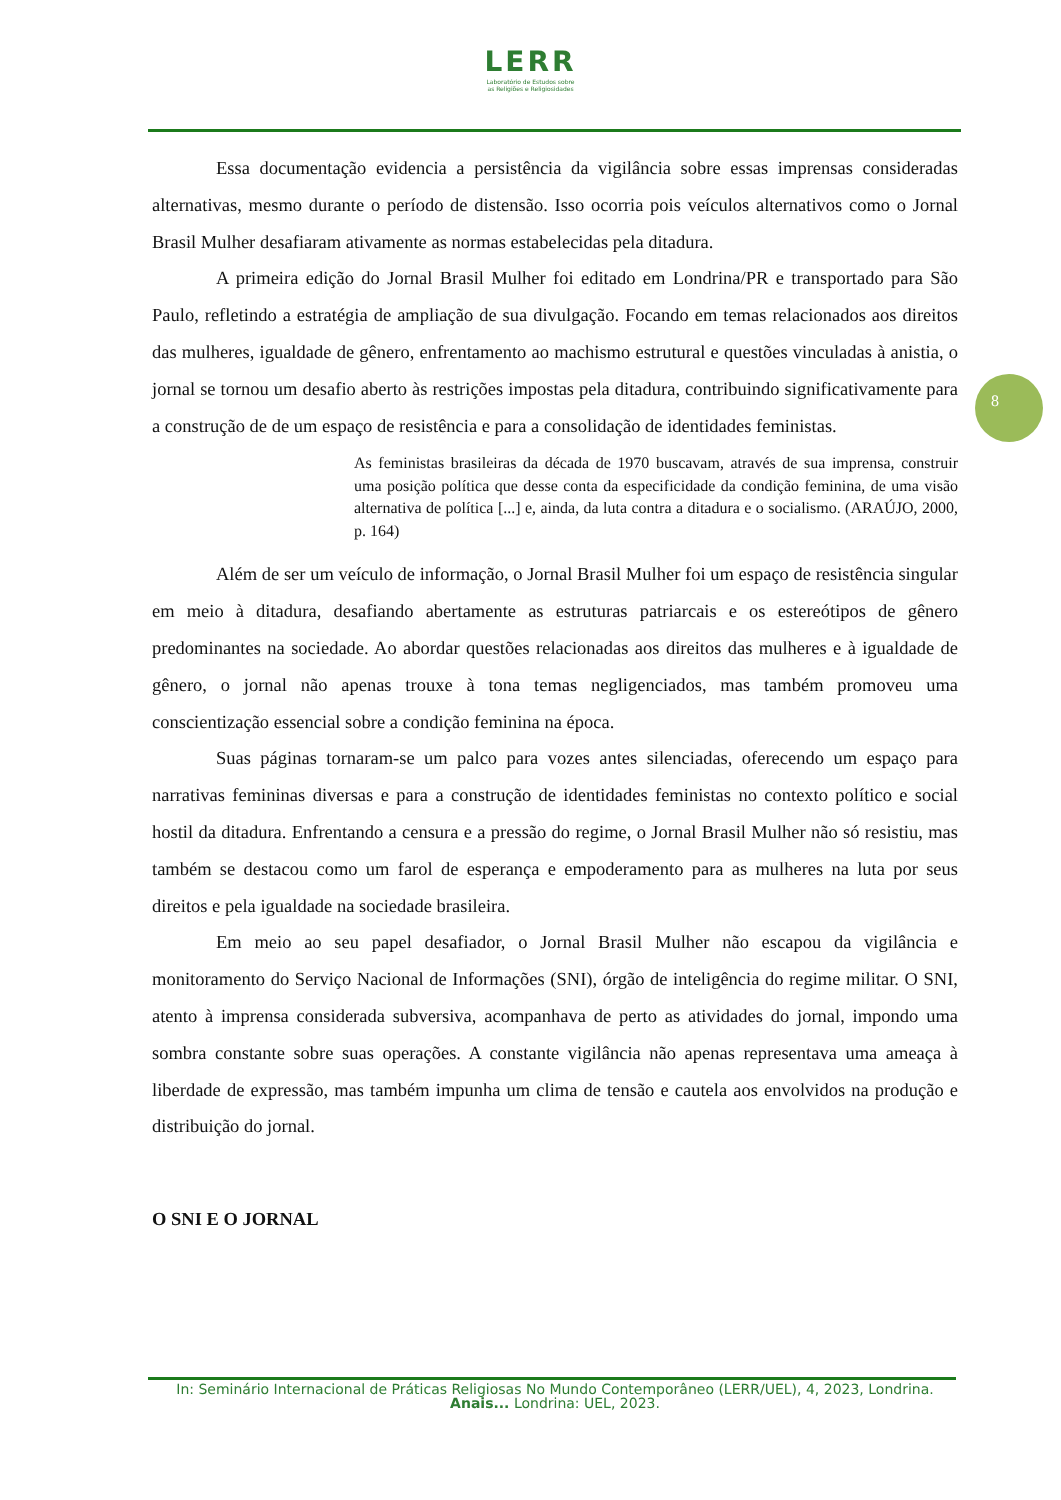LERR
Laboratório de Estudos sobre
as Religiões e Religiosidades
8
Essa documentação evidencia a persistência da vigilância sobre essas imprensas consideradas alternativas, mesmo durante o período de distensão. Isso ocorria pois veículos alternativos como o Jornal Brasil Mulher desafiaram ativamente as normas estabelecidas pela ditadura.
A primeira edição do Jornal Brasil Mulher foi editado em Londrina/PR e transportado para São Paulo, refletindo a estratégia de ampliação de sua divulgação. Focando em temas relacionados aos direitos das mulheres, igualdade de gênero, enfrentamento ao machismo estrutural e questões vinculadas à anistia, o jornal se tornou um desafio aberto às restrições impostas pela ditadura, contribuindo significativamente para a construção de de um espaço de resistência e para a consolidação de identidades feministas.
As feministas brasileiras da década de 1970 buscavam, através de sua imprensa, construir uma posição política que desse conta da especificidade da condição feminina, de uma visão alternativa de política [...] e, ainda, da luta contra a ditadura e o socialismo. (ARAÚJO, 2000, p. 164)
Além de ser um veículo de informação, o Jornal Brasil Mulher foi um espaço de resistência singular em meio à ditadura, desafiando abertamente as estruturas patriarcais e os estereótipos de gênero predominantes na sociedade. Ao abordar questões relacionadas aos direitos das mulheres e à igualdade de gênero, o jornal não apenas trouxe à tona temas negligenciados, mas também promoveu uma conscientização essencial sobre a condição feminina na época.
Suas páginas tornaram-se um palco para vozes antes silenciadas, oferecendo um espaço para narrativas femininas diversas e para a construção de identidades feministas no contexto político e social hostil da ditadura. Enfrentando a censura e a pressão do regime, o Jornal Brasil Mulher não só resistiu, mas também se destacou como um farol de esperança e empoderamento para as mulheres na luta por seus direitos e pela igualdade na sociedade brasileira.
Em meio ao seu papel desafiador, o Jornal Brasil Mulher não escapou da vigilância e monitoramento do Serviço Nacional de Informações (SNI), órgão de inteligência do regime militar. O SNI, atento à imprensa considerada subversiva, acompanhava de perto as atividades do jornal, impondo uma sombra constante sobre suas operações. A constante vigilância não apenas representava uma ameaça à liberdade de expressão, mas também impunha um clima de tensão e cautela aos envolvidos na produção e distribuição do jornal.
O SNI E O JORNAL
In: Seminário Internacional de Práticas Religiosas No Mundo Contemporâneo (LERR/UEL), 4, 2023, Londrina. Anais... Londrina: UEL, 2023.